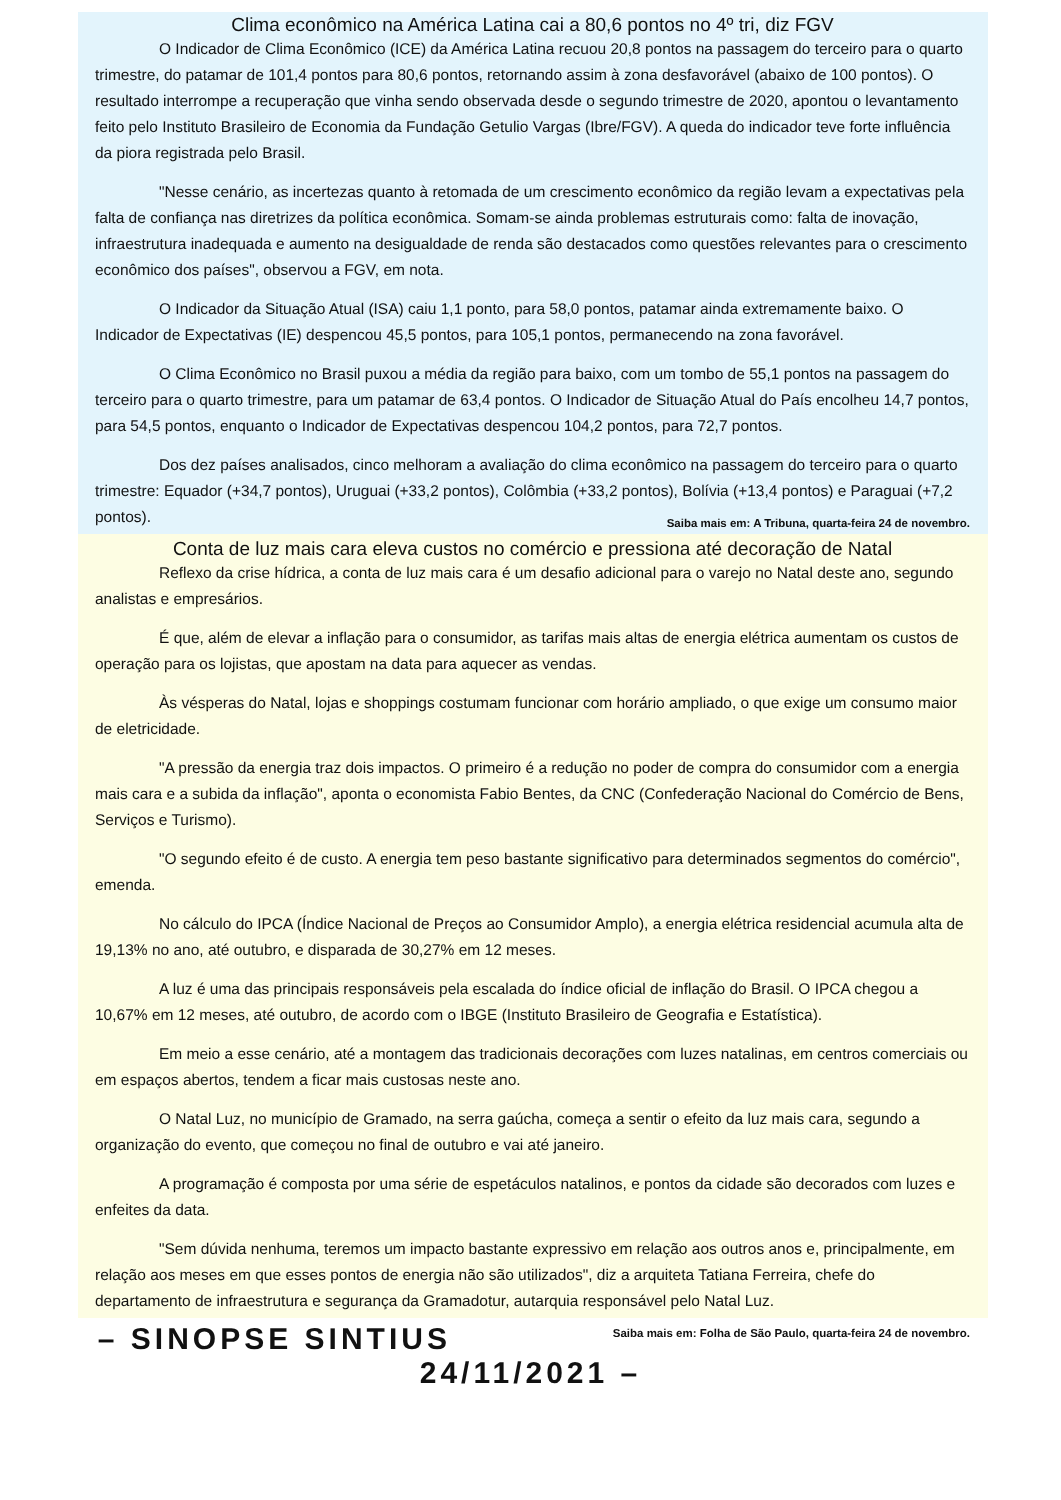Clima econômico na América Latina cai a 80,6 pontos no 4º tri, diz FGV
O Indicador de Clima Econômico (ICE) da América Latina recuou 20,8 pontos na passagem do terceiro para o quarto trimestre, do patamar de 101,4 pontos para 80,6 pontos, retornando assim à zona desfavorável (abaixo de 100 pontos). O resultado interrompe a recuperação que vinha sendo observada desde o segundo trimestre de 2020, apontou o levantamento feito pelo Instituto Brasileiro de Economia da Fundação Getulio Vargas (Ibre/FGV). A queda do indicador teve forte influência da piora registrada pelo Brasil.
"Nesse cenário, as incertezas quanto à retomada de um crescimento econômico da região levam a expectativas pela falta de confiança nas diretrizes da política econômica. Somam-se ainda problemas estruturais como: falta de inovação, infraestrutura inadequada e aumento na desigualdade de renda são destacados como questões relevantes para o crescimento econômico dos países", observou a FGV, em nota.
O Indicador da Situação Atual (ISA) caiu 1,1 ponto, para 58,0 pontos, patamar ainda extremamente baixo. O Indicador de Expectativas (IE) despencou 45,5 pontos, para 105,1 pontos, permanecendo na zona favorável.
O Clima Econômico no Brasil puxou a média da região para baixo, com um tombo de 55,1 pontos na passagem do terceiro para o quarto trimestre, para um patamar de 63,4 pontos. O Indicador de Situação Atual do País encolheu 14,7 pontos, para 54,5 pontos, enquanto o Indicador de Expectativas despencou 104,2 pontos, para 72,7 pontos.
Dos dez países analisados, cinco melhoram a avaliação do clima econômico na passagem do terceiro para o quarto trimestre: Equador (+34,7 pontos), Uruguai (+33,2 pontos), Colômbia (+33,2 pontos), Bolívia (+13,4 pontos) e Paraguai (+7,2 pontos). Saiba mais em: A Tribuna, quarta-feira 24 de novembro.
Conta de luz mais cara eleva custos no comércio e pressiona até decoração de Natal
Reflexo da crise hídrica, a conta de luz mais cara é um desafio adicional para o varejo no Natal deste ano, segundo analistas e empresários.
É que, além de elevar a inflação para o consumidor, as tarifas mais altas de energia elétrica aumentam os custos de operação para os lojistas, que apostam na data para aquecer as vendas.
Às vésperas do Natal, lojas e shoppings costumam funcionar com horário ampliado, o que exige um consumo maior de eletricidade.
"A pressão da energia traz dois impactos. O primeiro é a redução no poder de compra do consumidor com a energia mais cara e a subida da inflação", aponta o economista Fabio Bentes, da CNC (Confederação Nacional do Comércio de Bens, Serviços e Turismo).
"O segundo efeito é de custo. A energia tem peso bastante significativo para determinados segmentos do comércio", emenda.
No cálculo do IPCA (Índice Nacional de Preços ao Consumidor Amplo), a energia elétrica residencial acumula alta de 19,13% no ano, até outubro, e disparada de 30,27% em 12 meses.
A luz é uma das principais responsáveis pela escalada do índice oficial de inflação do Brasil. O IPCA chegou a 10,67% em 12 meses, até outubro, de acordo com o IBGE (Instituto Brasileiro de Geografia e Estatística).
Em meio a esse cenário, até a montagem das tradicionais decorações com luzes natalinas, em centros comerciais ou em espaços abertos, tendem a ficar mais custosas neste ano.
O Natal Luz, no município de Gramado, na serra gaúcha, começa a sentir o efeito da luz mais cara, segundo a organização do evento, que começou no final de outubro e vai até janeiro.
A programação é composta por uma série de espetáculos natalinos, e pontos da cidade são decorados com luzes e enfeites da data.
"Sem dúvida nenhuma, teremos um impacto bastante expressivo em relação aos outros anos e, principalmente, em relação aos meses em que esses pontos de energia não são utilizados", diz a arquiteta Tatiana Ferreira, chefe do departamento de infraestrutura e segurança da Gramadotur, autarquia responsável pelo Natal Luz. Saiba mais em: Folha de São Paulo, quarta-feira 24 de novembro.
– SINOPSE SINTIUS 24/11/2021 –